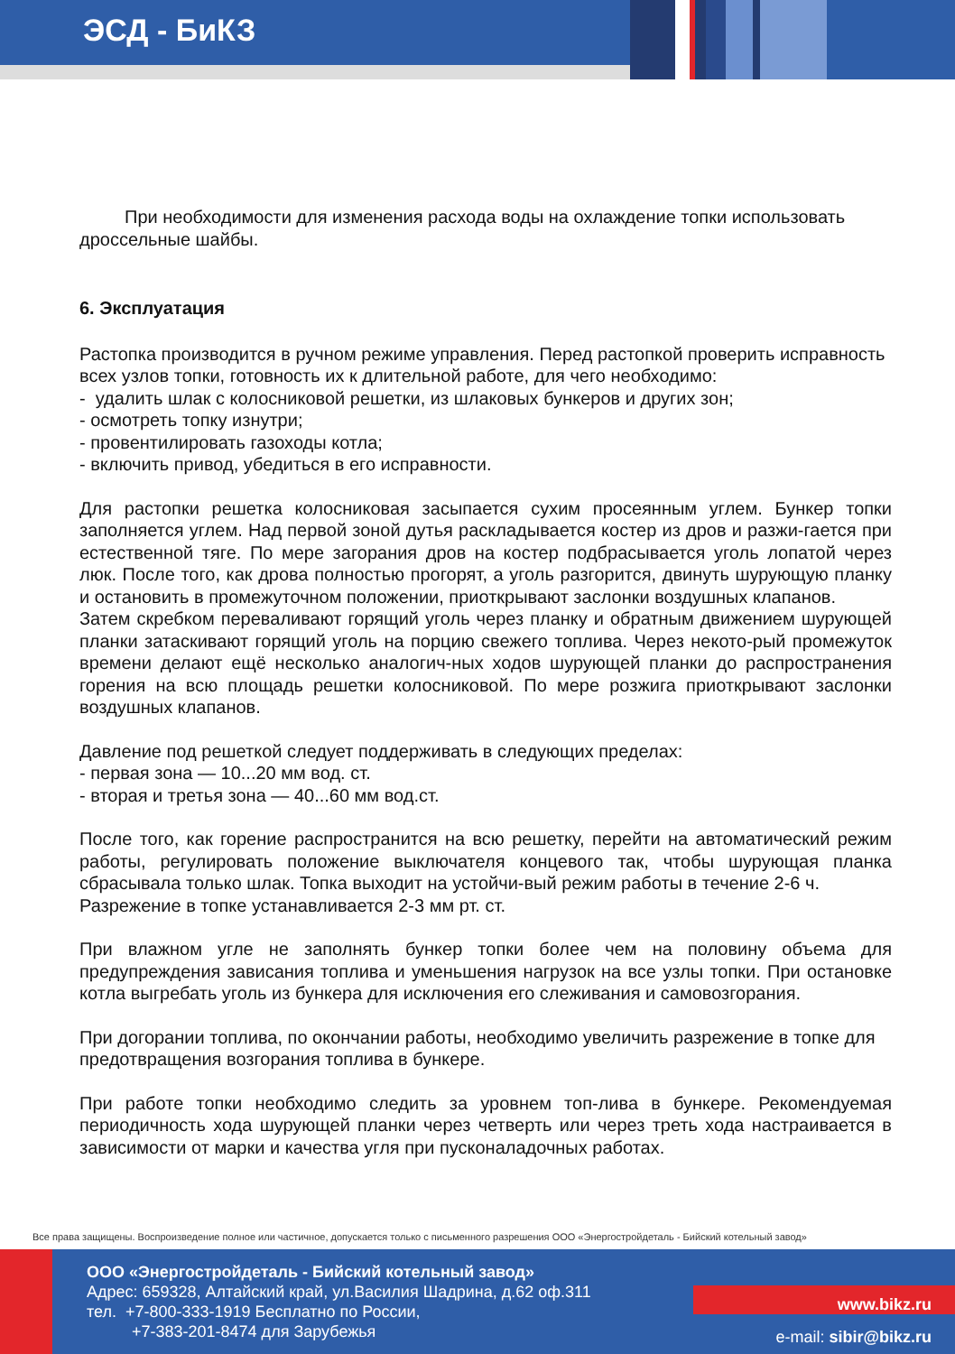ЭСД - БиКЗ
При необходимости для изменения расхода воды на охлаждение топки использовать дроссельные шайбы.
6. Эксплуатация
Растопка производится в ручном режиме управления. Перед растопкой проверить исправность всех узлов топки, готовность их к длительной работе, для чего необходимо:
- удалить шлак с колосниковой решетки, из шлаковых бункеров и других зон;
- осмотреть топку изнутри;
- провентилировать газоходы котла;
- включить привод, убедиться в его исправности.
Для растопки решетка колосниковая засыпается сухим просеянным углем. Бункер топки заполняется углем. Над первой зоной дутья раскладывается костер из дров и разжи-гается при естественной тяге. По мере загорания дров на костер подбрасывается уголь лопатой через люк. После того, как дрова полностью прогорят, а уголь разгорится, двинуть шурующую планку и остановить в промежуточном положении, приоткрывают заслонки воздушных клапанов.
Затем скребком переваливают горящий уголь через планку и обратным движением шурующей планки затаскивают горящий уголь на порцию свежего топлива. Через некото-рый промежуток времени делают ещё несколько аналогич-ных ходов шурующей планки до распространения горения на всю площадь решетки колосниковой. По мере розжига приоткрывают заслонки воздушных клапанов.
Давление под решеткой следует поддерживать в следующих пределах:
- первая зона — 10...20 мм вод. ст.
- вторая и третья зона — 40...60 мм вод.ст.
После того, как горение распространится на всю решетку, перейти на автоматический режим работы, регулировать положение выключателя концевого так, чтобы шурующая планка сбрасывала только шлак. Топка выходит на устойчи-вый режим работы в течение 2-6 ч.
Разрежение в топке устанавливается 2-3 мм рт. ст.
При влажном угле не заполнять бункер топки более чем на половину объема для предупреждения зависания топлива и уменьшения нагрузок на все узлы топки. При остановке котла выгребать уголь из бункера для исключения его слеживания и самовозгорания.
При догорании топлива, по окончании работы, необходимо увеличить разрежение в топке для предотвращения возгорания топлива в бункере.
При работе топки необходимо следить за уровнем топ-лива в бункере. Рекомендуемая периодичность хода шурующей планки через четверть или через треть хода настраивается в зависимости от марки и качества угля при пусконаладочных работах.
Все права защищены. Воспроизведение полное или частичное, допускается только с письменного разрешения ООО «Энергостройдеталь - Бийский котельный завод»
ООО «Энергостройдеталь - Бийский котельный завод»
Адрес: 659328, Алтайский край, ул.Василия Шадрина, д.62 оф.311
тел. +7-800-333-1919 Бесплатно по России,
+7-383-201-8474 для Зарубежья
www.bikz.ru
e-mail: sibir@bikz.ru